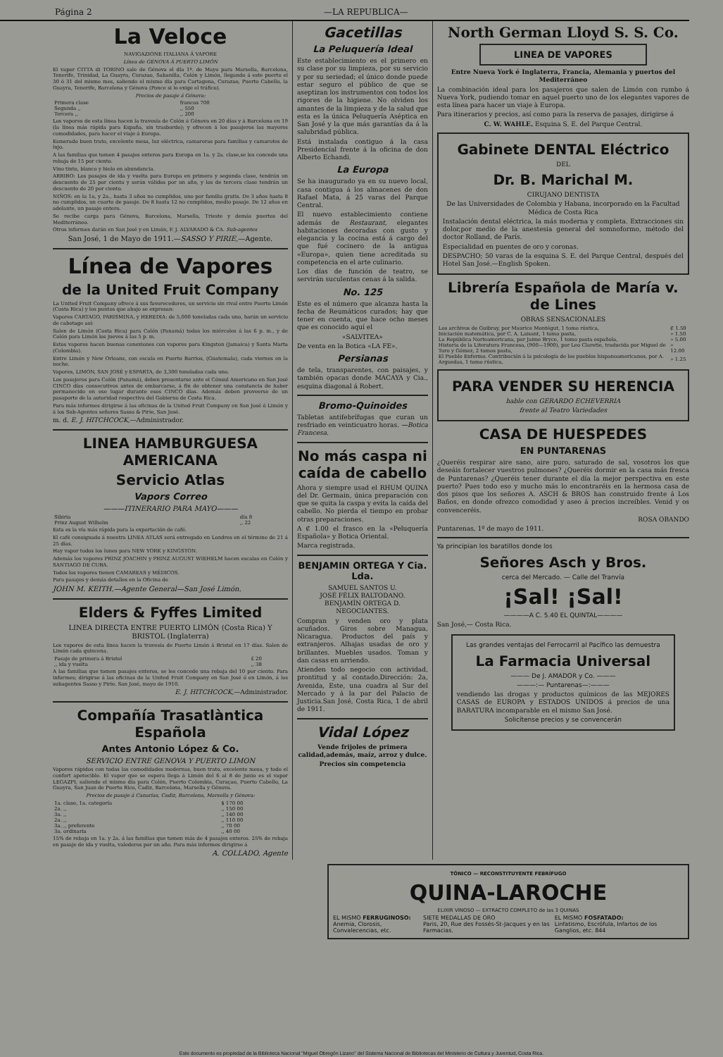Página 2 —LA REPUBLICA—
La Veloce
NAVIGAZIONE ITALIANA Á VAPORE
Línea de GÉNOVA Á PUERTO LIMÓN
El vapor CITTA di TORINO sale de Génova el día 1º. de Mayo para Marsella, Barcelona, Tenerife, Trinidad, La Guayra, Curazao, Sabanilla, Colón y Limón, llegando á este puerto el 30 ó 31 del mismo mes, saliendo el mismo día para Cartagena, Curazao, Puerto Cabello, la Guayra, Tenerife, Barcelona y Génova (Ponce si lo exige el tráfico).
Precios de pasaje á Génova:
| Primera clase | francos 700 |
| Segunda ,, | ,, 550 |
| Tercera ,, | ,, 200 |
Los vapores de esta línea hacen la travesía de Colón á Génova en 20 días y á Barcelona en 19 (la línea más rápida para España, sin trasbordo); y ofrecen á los pasajeros las mayores comodidades, para hacer el viaje á Europa.
Esmerado buen trato, excelente mesa, luz eléctrica, camareras para familias y camarotes de lujo.
A las familias que tomen 4 pasajes enteros para Europa en 1a. y 2a. clase,se les concede una rebaja de 15 por ciento.
Vino tinto, blanco y hielo en abundancia.
ARRIBO: Los pasajes de ida y vuelta para Europa en primera y segunda clase, tendrán un descuento de 25 por ciento y serán válidos por un año, y los de tercera clase tendrán un descuento de 20 por ciento.
NIÑOS: en la 1a, y 2a., hasta 3 años no cumplidos, uno por familia gratis. De 3 años hasta 8 no cumplidos, un cuarto de pasaje. De 8 hasta 12 no cumplidos, medio pasaje. De 12 años en adelante, un pasaje entero.
Se recibe carga para Génova, Barcelona, Marsella, Trieste y demás puertos del Mediterráneo.
Otros informes darán en San José y en Limón, F. J. ALVARADO & CA. Sub-agentes
San José, 1 de Mayo de 1911.—SASSO Y PIRIE,—Agente.
Línea de Vapores
de la United Fruit Company
La United Fruit Company ofrece á sus favorecedores, un servicio sin rival entre Puerto Limón (Costa Rica) y los puntos que abajo se expresan:
Vapores CARTAGO, PARISMINA, y HEREDIA: de 5,000 toneladas cada uno, harán un servicio de cabotage así:
Salen de Limón (Costa Rica) para Colón (Panamá) todos los miércoles á las 6 p. m., y de Colón para Limón los jueves á las 5 p. m.
Estos vapores hacen buenas conexiones con vapores para Kingston (Jamaica) y Santa Marta (Colombia).
Entre Limón y New Orleans, con escala en Puerto Barrios, (Guatemala), cada viernes en la noche.
Vapores, LIMON, SAN JOSÉ y ESPARTA, de 3,300 toneladas cada uno.
Los pasajeros para Colón (Panamá), deben presentarse ante el Cónsul Americano en San José CINCO días consecutivos antes de embarcarse, á fin de obtener una constancia de haber permanecido en ese lugar durante esos CINCO días. Además deben proveerse de un pasaporte de la autoridad respectiva del Gobierno de Costa Rica.
Para más informes dirigirse á las oficinas de la United Fruit Company en San José ó Limón y á los Sub-Agentes señores Sasso & Pirie, San José.
m. d. E. J. HITCHCOCK,—Administrador.
LINEA HAMBURGUESA AMERICANA
Servicio Atlas
Vapors Correo
———ITINERARIO PARA MAYO———
| Sibiria | día 8 |
| Prinz August Wilhelm | ,, 22 |
Esta es la vía más rápida para la exportación de café.
El café consignado á nuestra LINEA ATLAS será entregado en Londres en el término de 21 á 25 días.
Hay vapor todos los lunes para NEW YORK y KINGSTON.
Además los vapores PRINZ JOACHIN y PRINZ AUGUST WIEHELM hacen escalas en Colón y SANTIAGO DE CUBA.
Todos los vapores tienen CAMAREAS y MÉDICOS.
Para pasajes y demás detalles en la Oficina de
JOHN M. KEITH.—Agente General—San José Limón.
Elders & Fyffes Limited
LINEA DIRECTA ENTRE PUERTO LIMÓN (Costa Rica) Y BRISTOL (Inglaterra)
Los vapores de esta línea hacen la travesía de Puerto Limón á Bristol en 17 días. Salen de Limón cada quincena.
| Pasaje de primera á Bristol | £ 20 |
| ,, ida y vuelta | ,, 38 |
A las familias que tomen pasajes enteros, se les concede una rebaja del 10 por ciento. Para informes; dirigirse á las oficinas de la United Fruit Company en San José ó en Limón, á los subagentes Sasso y Pirie. San José, mayo de 1910.
E. J. HITCHCOCK,—Administrador.
Compañía Trasatlàntica Española
Antes Antonio López & Co.
SERVICIO ENTRE GENOVA Y PUERTO LIMON
Vapores rápidos con todas las comodidades modernas, buen trato, excelente mesa, y todo el confort apetecible. El vapor que se espera llega á Limón del 6 al 8 de junio es el vapor LEGAZPI, saliendo el mismo día para Colón, Puerto Colombia, Curaçao, Puerto Cabello, La Guayra, San Juan de Puerto Rico, Cadiz, Barcelona, Marsella y Génova.
Precios de pasaje á Canarias, Cadiz, Barcelona, Marsella y Génova:
| 1a. clase, 1a. categoría | $ 170 00 |
| 2a. ,, | ,, 150 00 |
| 3a. ,, | ,, 140 00 |
| 2a. ,, | ,, 110 00 |
| 3a. ,, preferente | ,, 70 00 |
| 3a. ordinaria | ,, 40 00 |
15% de rebaja en 1a. y 2a. á las familias que tomen más de 4 pasajes enteros. 25% de rebaja en pasaje de ida y vuelta, valederos por un año. Para más informes dirigirse á
A. COLLADO, Agente
Gacetillas
La Peluquería Ideal
Este establecimiento es el primero en su clase por su limpieza, por su servicio y por su seriedad; el único donde puede estar seguro el público de que se aseptizan los instrumentos con todos los rigores de la higiene. No olviden los amantes de la limpieza y de la salud que esta es la única Peluquería Aséptica en San José y la que más garantías da á la salubridad pública.
Está instalada contiguo á la casa Presidencial frente á la oficina de don Alberto Echandi.
La Europa
Se ha inaugurado ya en su nuevo local, casa contigua á los almacenes de don Rafael Mata, á 25 varas del Parque Central.
El nuevo establecimiento contiene además de Restaurant, elegantes habitaciones decoradas con gusto y elegancia y la cocina está á cargo del que fué cocinero de la antigua «Europa», quien tiene acreditada su competencia en el arte culinario.
Los días de función de teatro, se servirán suculentas cenas á la salida.
No. 125
Este es el número que alcanza hasta la fecha de Reumáticos curados; hay que tener en cuenta, que hace ocho meses que es conocido aquí el
«SALVITEA»
De venta en la Botica «LA FE».
Persianas
de tela, transparentes, con paisajes, y también opacas donde MACAYA y Cia., esquina diagonal á Robert.
Bromo-Quinoides
Tabletas antifebrífugas que curan un resfriado en veinticuatro horas. —Botica Francesa.
No más caspa ni caída de cabello
Ahora y siempre usad el RHUM QUINA del Dr. Germain, única preparación con que se quita la caspa y evita la caída del cabello. No pierda el tiempo en probar otras preparaciones.
A ₡ 1.00 el frasco en la «Peluquería Española» y Botica Oriental.
Marca registrada.
BENJAMIN ORTEGA Y Cia. Lda.
SAMUEL SANTOS U.
JOSÉ FÉLIX BALTODANO.
BENJAMÍN ORTEGA D.
NEGOCIANTES.
Compran y venden oro y plata acuñados. Giros sobre Managua, Nicaragua. Productos del país y extranjeros. Alhajas usadas de oro y brillantes. Muebles usados. Toman y dan casas en arriendo.
Atienden todo negocio con actividad, prontitud y al contado.Dirección: 2a, Avenida, Este, una cuadra al Sur del Mercado y á la par del Palacio de Justicia.San José, Costa Rica, 1 de abril de 1911.
Vidal López
Vende frijoles de primera calidad,además, maíz, arroz y dulce.
Precios sin competencia
North German Lloyd S. S. Co.
LINEA DE VAPORES
Entre Nueva York é Inglaterra, Francia, Alemania y puertos del Mediterráneo
La combinación ideal para los pasajeros que salen de Limón con rumbo á Nueva York, pudiendo tomar en aquel puerto uno de los elegantes vapores de esta línea para hacer un viaje à Europa.
Para itinerarios y precios, así como para la reserva de pasajes, dirigirse á
C. W. WAHLE. Esquina S. E. del Parque Central.
Gabinete DENTAL Eléctrico
DEL
Dr. B. Marichal M.
CIRUJANO DENTISTA
De las Universidades de Colombia y Habana, incorporado en la Facultad Médica de Costa Rica
Instalación dental eléctrica, la más moderna y completa. Extracciones sin dolor,por medio de la anestesia general del somnoformo, método del doctor Rolland, de París.
Especialidad en puentes de oro y coronas.
DESPACHO; 50 varas de la esquina S. E. del Parque Central, después del Hotel San José.—English Spoken.
Librería Española de María v. de Lines
OBRAS SENSACIONALES
| Los archivos de Guibray, por Maurice Montégut, 1 tomo rústica, | ₡ 1.50 |
| Iniciación matemática, por C. A. Laisant, 1 tomo pasta, | » 1.50 |
| La República Norteamericana, por Jaime Bryce, 1 tomo pasta española, | » 5.00 |
| Historia de la Literatura Francesa, (900—1900), por Leo Claretie, traducida por Miguel de Toro y Gómez, 2 tomos pasta, | » 12.00 |
| El Pueblo Enfermo. Contribución á la psicología de los pueblos hispanoamericanos, por A. Arguedas, 1 tomo rústica, | » 1.25 |
PARA VENDER SU HERENCIA
hable con GERARDO ECHEVERRIA
frente al Teatro Variedades
CASA DE HUESPEDES
EN PUNTARENAS
¿Queréis respirar aire sano, aire puro, saturado de sal, vosotros los que deseáis fortalecer vuestros pulmones? ¿Queréis dormir en la casa más fresca de Puntarenas? ¿Queréis tener durante el día la mejor perspectiva en este puerto? Pues todo eso y mucho más lo encontraréis en la hermosa casa de dos pisos que los señores A. ASCH & BROS han construido frente á Los Baños, en donde ofrezco comodidad y aseo á precios increíbles. Venid y os convenceréis.
ROSA OBANDO
Puntarenas, 1º de mayo de 1911.
Ya principian los baratillos donde los
Señores Asch y Bros.
cerca del Mercado. — Calle del Tranvía
¡Sal! ¡Sal!
————A C. 5.40 EL QUINTAL————
San José,— Costa Rica.
Las grandes ventajas del Ferrocarril al Pacífico las demuestra
La Farmacia Universal
——— De J. AMADOR y Co. ———
———:— Puntarenas—:———
vendiendo las drogas y productos químicos de las MEJORES CASAS de EUROPA y ESTADOS UNIDOS á precios de una BARATURA incomparable en el mismo San José.
Solicítense precios y se convencerán
TÓNICO — RECONSTITUYENTE FEBRÍFUGO
QUINA-LAROCHE
ELIXIR VINOSO — EXTRACTO COMPLETO de las 3 QUINAS
EL MISMO FERRUGINOSO:
Anemia, Clorosis, Convalecencias, etc.
SIETE MEDALLAS DE ORO
Paris, 20, Rue des Fossés-St-Jacques y en las Farmacias.
EL MISMO FOSFATADO:
Linfatismo, Escrófula, Infartos de los Ganglios, etc. 844
Este documento es propiedad de la Biblioteca Nacional "Miguel Obregón Lizano" del Sistema Nacional de Bibliotecas del Ministerio de Cultura y Juventud, Costa Rica.